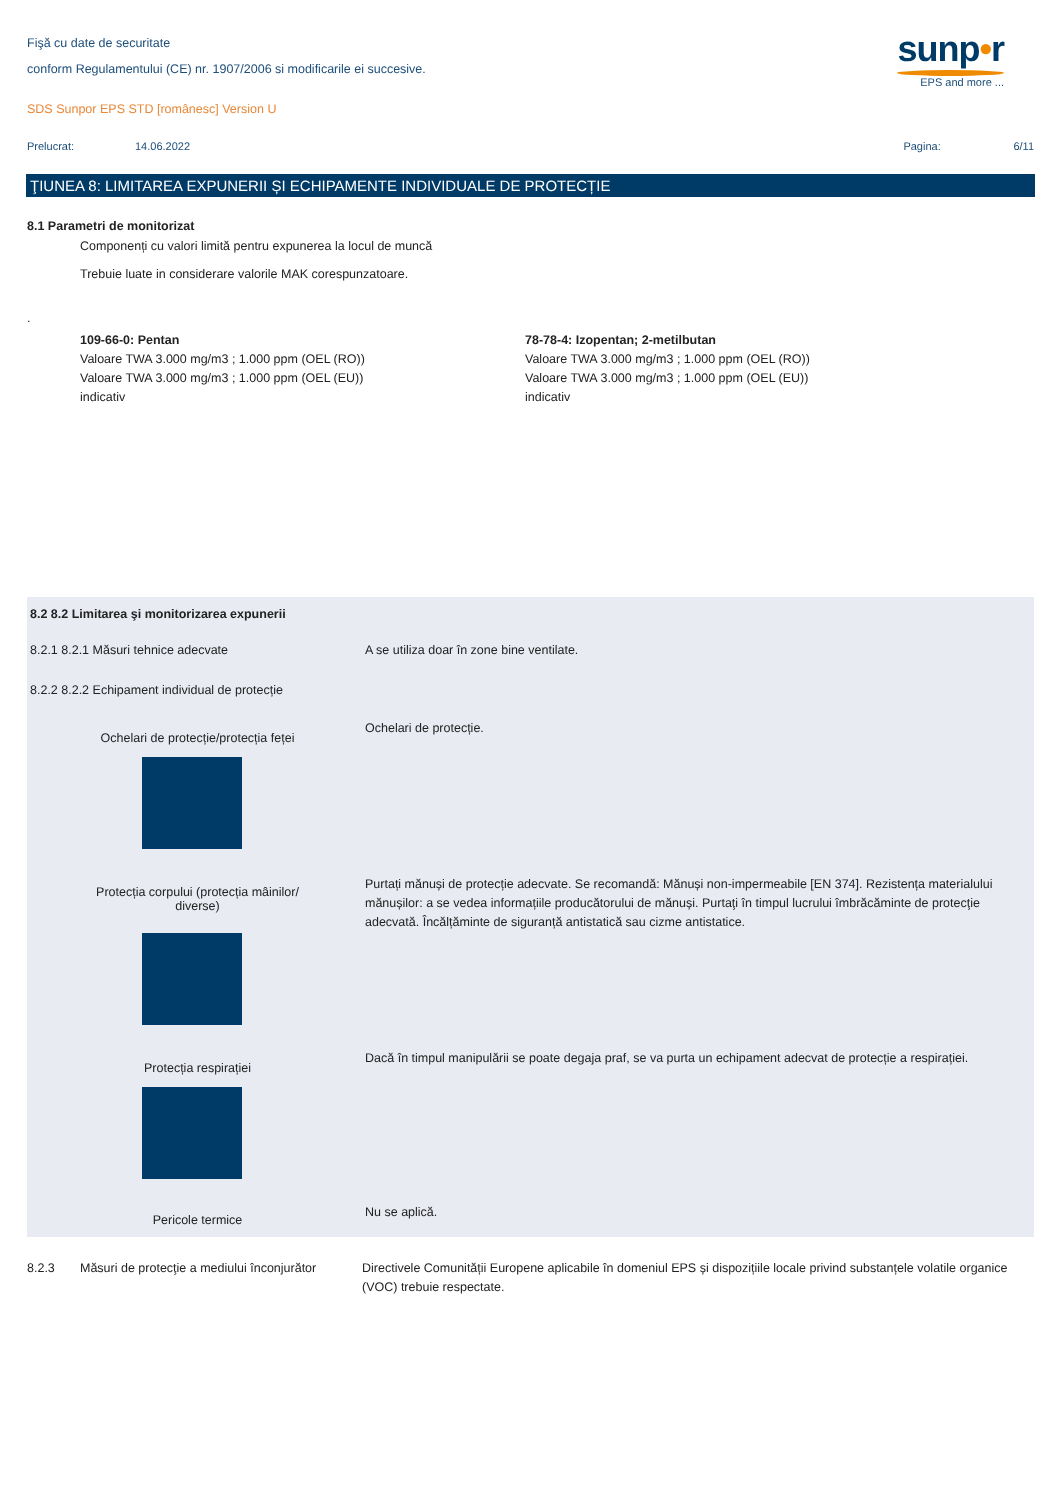Fişă cu date de securitate
conform Regulamentului (CE) nr. 1907/2006 si modificarile ei succesive.
SDS Sunpor EPS STD [românesc] Version U
Prelucrat: 14.06.2022 Pagina: 6/11
sunp•r
EPS and more ...
ŢIUNEA 8: LIMITAREA EXPUNERII ȘI ECHIPAMENTE INDIVIDUALE DE PROTECȚIE
8.1 Parametri de monitorizat
Componenți cu valori limită pentru expunerea la locul de muncă
Trebuie luate in considerare valorile MAK corespunzatoare.
.
109-66-0: Pentan
Valoare TWA 3.000 mg/m3 ; 1.000 ppm (OEL (RO))
Valoare TWA 3.000 mg/m3 ; 1.000 ppm (OEL (EU))
indicativ
78-78-4: Izopentan; 2-metilbutan
Valoare TWA 3.000 mg/m3 ; 1.000 ppm (OEL (RO))
Valoare TWA 3.000 mg/m3 ; 1.000 ppm (OEL (EU))
indicativ
8.2 8.2 Limitarea şi monitorizarea expunerii
8.2.1 8.2.1 Măsuri tehnice adecvate A se utiliza doar în zone bine ventilate.
8.2.2 8.2.2 Echipament individual de protecție
Ochelari de protecție/protecția feței
Ochelari de protecție.
Protecția corpului (protecția mâinilor/
diverse)
Purtați mănuși de protecție adecvate. Se recomandă: Mănuși non-impermeabile [EN 374]. Rezistența materialului mănușilor: a se vedea informațiile producătorului de mănuși. Purtaţi în timpul lucrului îmbrăcăminte de protecţie adecvată. Încălțăminte de siguranță antistatică sau cizme antistatice.
Protecția respirației
Dacă în timpul manipulării se poate degaja praf, se va purta un echipament adecvat de protecție a respirației.
Pericole termice
Nu se aplică.
8.2.3 Măsuri de protecţie a mediului înconjurător
Directivele Comunității Europene aplicabile în domeniul EPS și dispozițiile locale privind substanțele volatile organice (VOC) trebuie respectate.